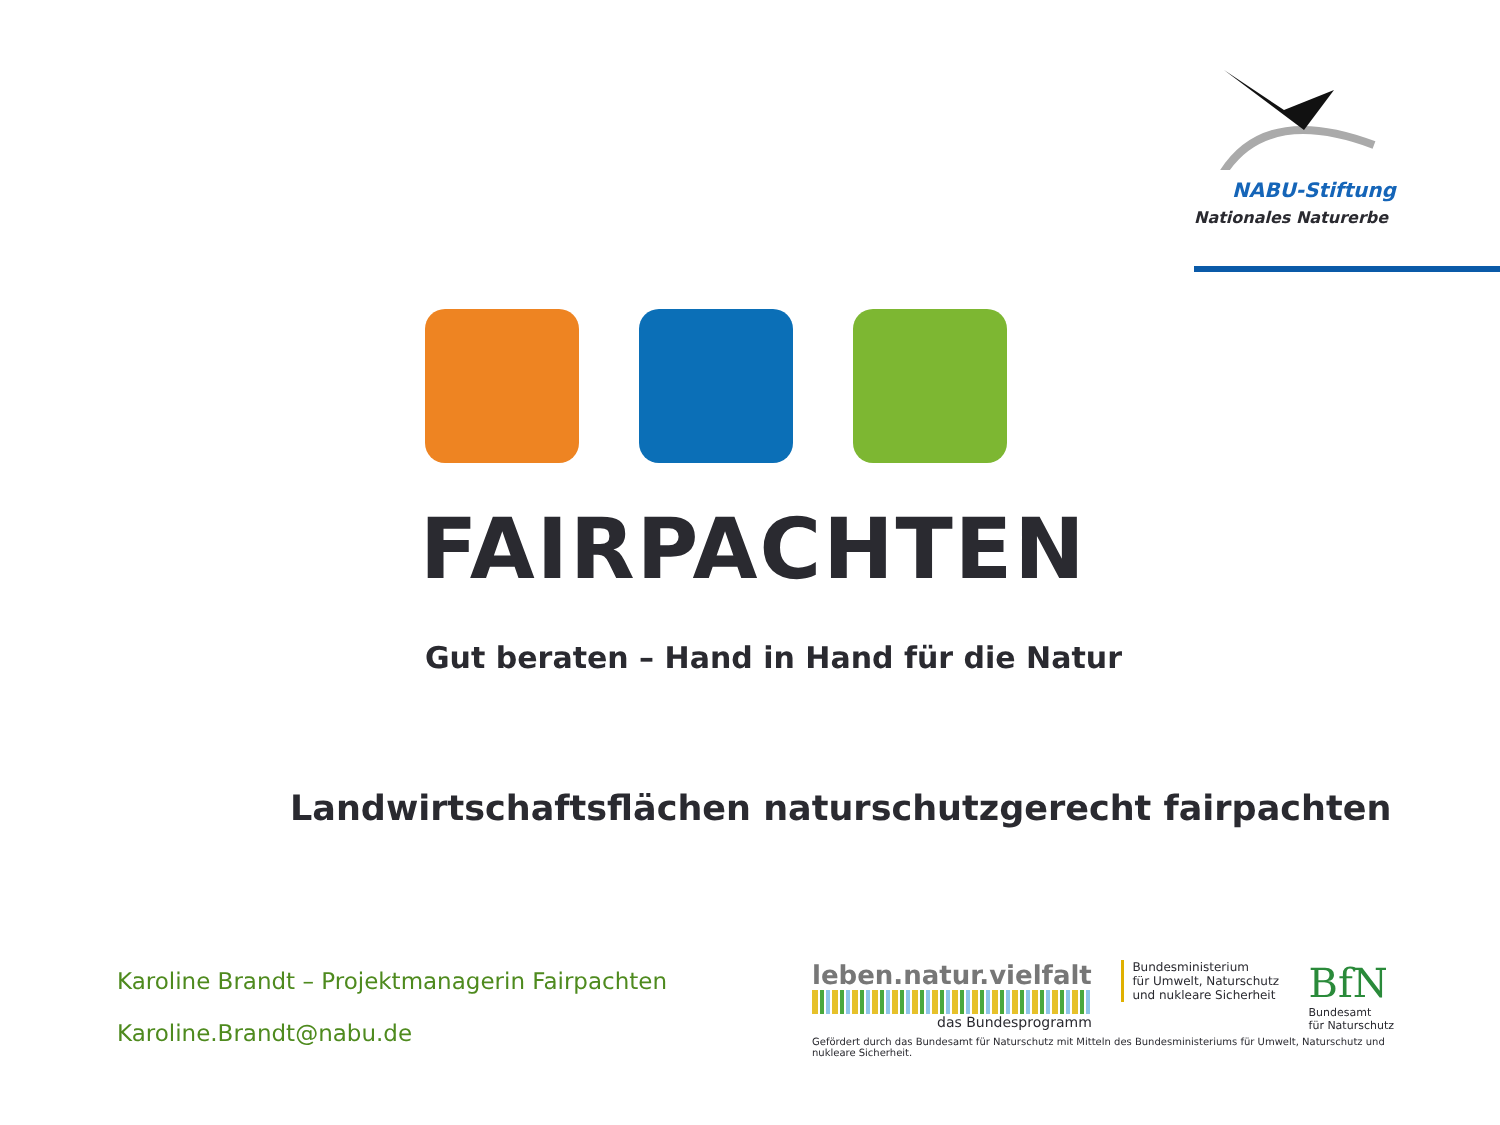NABU-Stiftung
Nationales Naturerbe
FAIRPACHTEN
Gut beraten – Hand in Hand für die Natur
Landwirtschaftsflächen naturschutzgerecht fairpachten
Karoline Brandt – Projektmanagerin Fairpachten
Karoline.Brandt@nabu.de
leben.natur.vielfalt
das Bundesprogramm
Bundesministerium
für Umwelt, Naturschutz
und nukleare Sicherheit
BfN
Bundesamt
für Naturschutz
Gefördert durch das Bundesamt für Naturschutz mit Mitteln des Bundesministeriums für Umwelt, Naturschutz und nukleare Sicherheit.